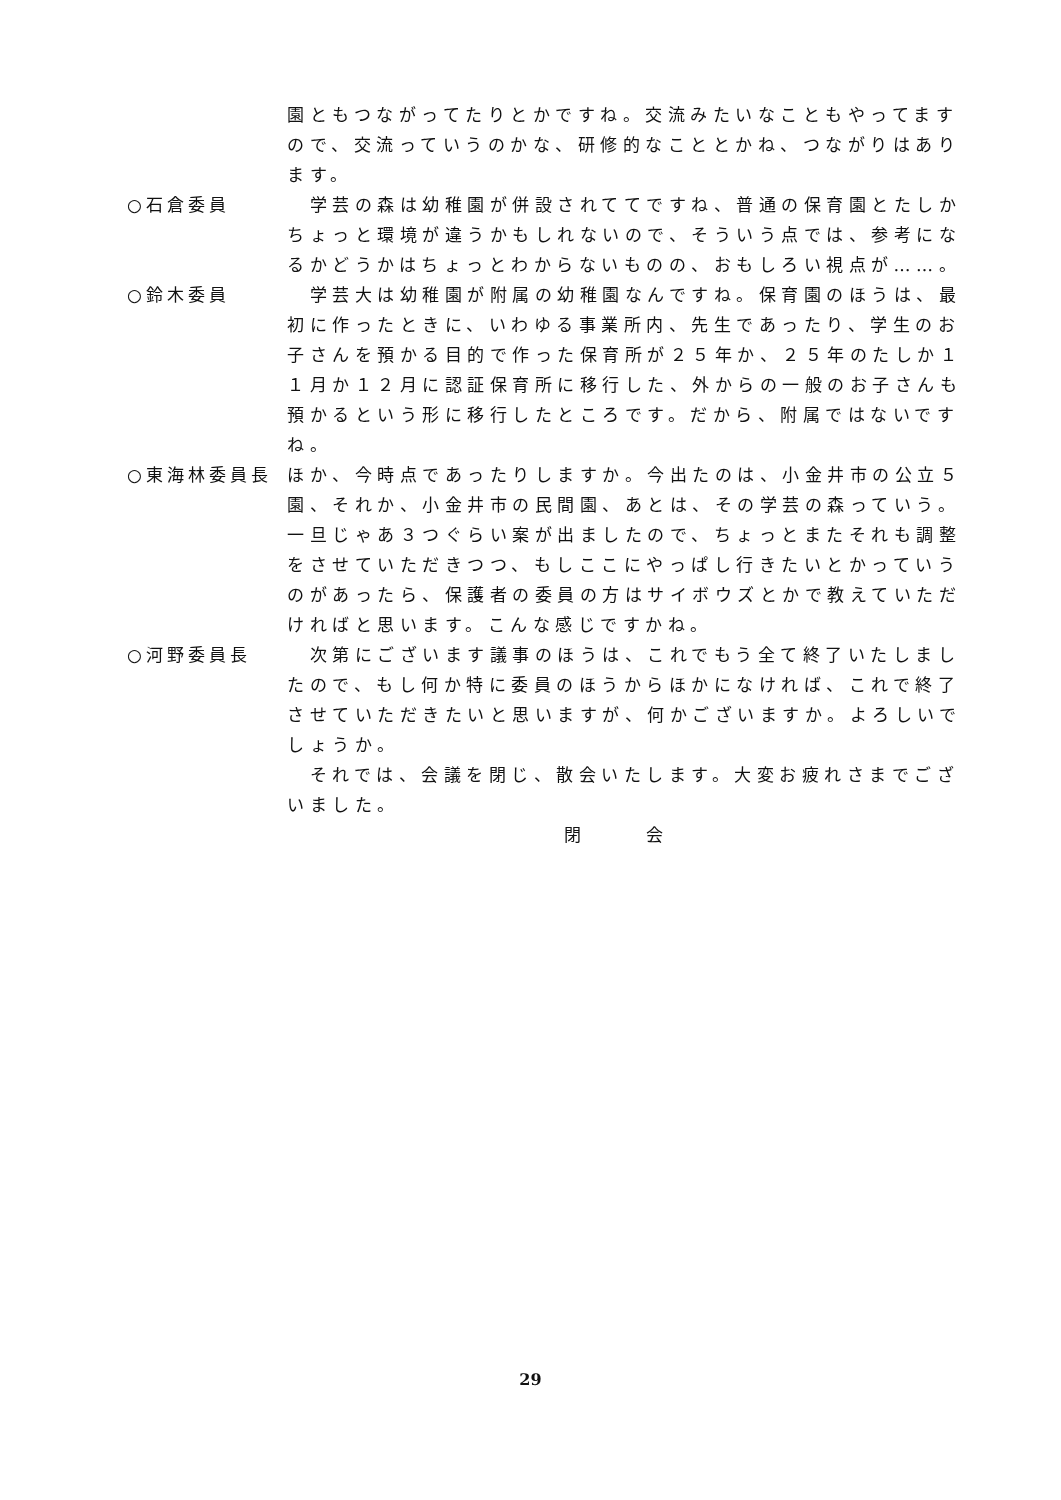園ともつながってたりとかですね。交流みたいなこともやってますので、交流っていうのかな、研修的なこととかね、つながりはあります。
○石倉委員 　学芸の森は幼稚園が併設されててですね、普通の保育園とたしかちょっと環境が違うかもしれないので、そういう点では、参考になるかどうかはちょっとわからないものの、おもしろい視点が……。
○鈴木委員 　学芸大は幼稚園が附属の幼稚園なんですね。保育園のほうは、最初に作ったときに、いわゆる事業所内、先生であったり、学生のお子さんを預かる目的で作った保育所が２５年か、２５年のたしか１１月か１２月に認証保育所に移行した、外からの一般のお子さんも預かるという形に移行したところです。だから、附属ではないですね。
○東海林委員長 ほか、今時点であったりしますか。今出たのは、小金井市の公立５園、それか、小金井市の民間園、あとは、その学芸の森っていう。一旦じゃあ３つぐらい案が出ましたので、ちょっとまたそれも調整をさせていただきつつ、もしここにやっぱし行きたいとかっていうのがあったら、保護者の委員の方はサイボウズとかで教えていただければと思います。こんな感じですかね。
○河野委員長 　次第にございます議事のほうは、これでもう全て終了いたしましたので、もし何か特に委員のほうからほかになければ、これで終了させていただきたいと思いますが、何かございますか。よろしいでしょうか。
　それでは、会議を閉じ、散会いたします。大変お疲れさまでございました。
閉 会
29